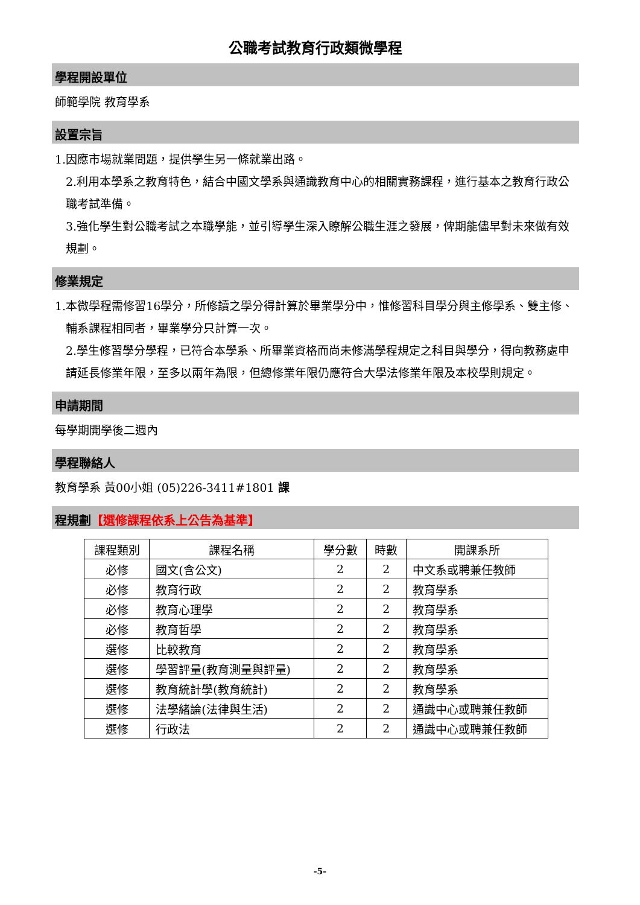公職考試教育行政類微學程
學程開設單位
師範學院 教育學系
設置宗旨
1.因應市場就業問題，提供學生另一條就業出路。
2.利用本學系之教育特色，結合中國文學系與通識教育中心的相關實務課程，進行基本之教育行政公職考試準備。
3.強化學生對公職考試之本職學能，並引導學生深入瞭解公職生涯之發展，俾期能儘早對未來做有效規劃。
修業規定
1.本微學程需修習16學分，所修讀之學分得計算於畢業學分中，惟修習科目學分與主修學系、雙主修、輔系課程相同者，畢業學分只計算一次。
2.學生修習學分學程，已符合本學系、所畢業資格而尚未修滿學程規定之科目與學分，得向教務處申請延長修業年限，至多以兩年為限，但總修業年限仍應符合大學法修業年限及本校學則規定。
申請期間
每學期開學後二週內
學程聯絡人
教育學系 黃00小姐 (05)226-3411#1801 課
程規劃【選修課程依系上公告為基準】
| 課程類別 | 課程名稱 | 學分數 | 時數 | 開課系所 |
| --- | --- | --- | --- | --- |
| 必修 | 國文(含公文) | 2 | 2 | 中文系或聘兼任教師 |
| 必修 | 教育行政 | 2 | 2 | 教育學系 |
| 必修 | 教育心理學 | 2 | 2 | 教育學系 |
| 必修 | 教育哲學 | 2 | 2 | 教育學系 |
| 選修 | 比較教育 | 2 | 2 | 教育學系 |
| 選修 | 學習評量(教育測量與評量) | 2 | 2 | 教育學系 |
| 選修 | 教育統計學(教育統計) | 2 | 2 | 教育學系 |
| 選修 | 法學緒論(法律與生活) | 2 | 2 | 通識中心或聘兼任教師 |
| 選修 | 行政法 | 2 | 2 | 通識中心或聘兼任教師 |
-5-